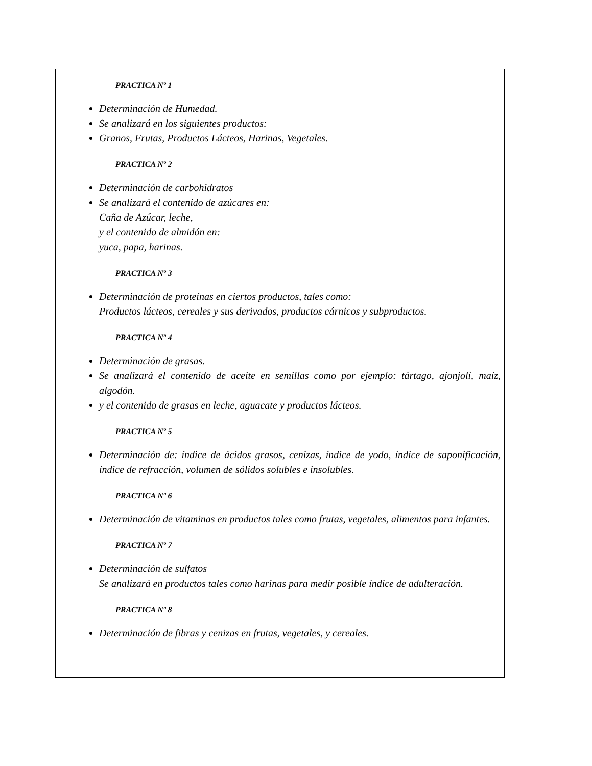PRACTICA Nº 1
Determinación de Humedad.
Se analizará en los siguientes productos:
Granos, Frutas, Productos Lácteos, Harinas, Vegetales.
PRACTICA Nº 2
Determinación de carbohidratos
Se analizará el contenido de azúcares en:
Caña de Azúcar, leche,
y el contenido de almidón en:
yuca, papa, harinas.
PRACTICA Nº 3
Determinación de proteínas en ciertos productos, tales como:
Productos lácteos, cereales y sus derivados, productos cárnicos y subproductos.
PRACTICA Nº 4
Determinación de grasas.
Se analizará el contenido de aceite en semillas como por ejemplo: tártago, ajonjolí, maíz, algodón.
y el contenido de grasas en leche, aguacate y productos lácteos.
PRACTICA Nº 5
Determinación de: índice de ácidos grasos, cenizas, índice de yodo, índice de saponificación, índice de refracción, volumen de sólidos solubles e insolubles.
PRACTICA Nº 6
Determinación de vitaminas en productos tales como frutas, vegetales, alimentos para infantes.
PRACTICA Nº 7
Determinación de sulfatos
Se analizará en productos tales como harinas para medir posible índice de adulteración.
PRACTICA Nº 8
Determinación de fibras y cenizas en frutas, vegetales, y cereales.